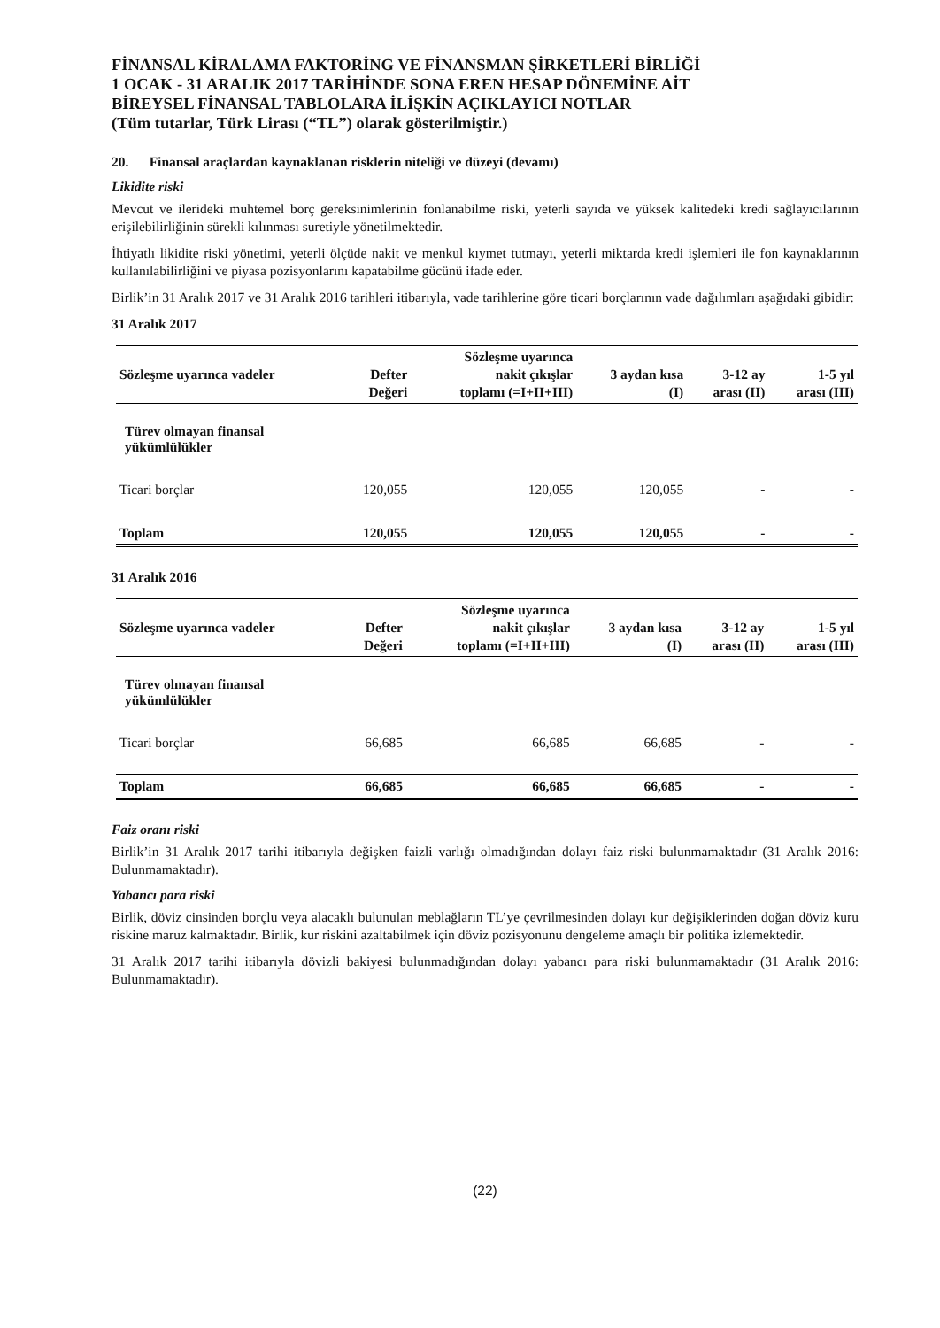FİNANSAL KİRALAMA FAKTORİNG VE FİNANSMAN ŞİRKETLERİ BİRLİĞİ
1 OCAK - 31 ARALIK 2017 TARİHİNDE SONA EREN HESAP DÖNEMİNE AİT
BİREYSEL FİNANSAL TABLOLARA İLİŞKİN AÇIKLAYICI NOTLAR
(Tüm tutarlar, Türk Lirası (“TL”) olarak gösterilmiştir.)
20. Finansal araçlardan kaynaklanan risklerin niteliği ve düzeyi (devamı)
Likidite riski
Mevcut ve ilerideki muhtemel borç gereksinimlerinin fonlanabilme riski, yeterli sayıda ve yüksek kalitedeki kredi sağlayıcılarının erişilebilirliğinin sürekli kılınması suretiyle yönetilmektedir.
İhtiyatlı likidite riski yönetimi, yeterli ölçüde nakit ve menkul kıymet tutmayı, yeterli miktarda kredi işlemleri ile fon kaynaklarının kullanılabilirliğini ve piyasa pozisyonlarını kapatabilme gücünü ifade eder.
Birlik’in 31 Aralık 2017 ve 31 Aralık 2016 tarihleri itibarıyla, vade tarihlerine göre ticari borçlarının vade dağılımları aşağıdaki gibidir:
31 Aralık 2017
| Sözleşme uyarınca vadeler | Defter Değeri | Sözleşme uyarınca nakit çıkışlar toplamı (=I+II+III) | 3 aydan kısa (I) | 3-12 ay arası (II) | 1-5 yıl arası (III) |
| --- | --- | --- | --- | --- | --- |
| Türev olmayan finansal yükümlülükler | | | | | |
| Ticari borçlar | 120,055 | 120,055 | 120,055 | - | - |
| Toplam | 120,055 | 120,055 | 120,055 | - | - |
31 Aralık 2016
| Sözleşme uyarınca vadeler | Defter Değeri | Sözleşme uyarınca nakit çıkışlar toplamı (=I+II+III) | 3 aydan kısa (I) | 3-12 ay arası (II) | 1-5 yıl arası (III) |
| --- | --- | --- | --- | --- | --- |
| Türev olmayan finansal yükümlülükler | | | | | |
| Ticari borçlar | 66,685 | 66,685 | 66,685 | - | - |
| Toplam | 66,685 | 66,685 | 66,685 | - | - |
Faiz oranı riski
Birlik’in 31 Aralık 2017 tarihi itibarıyla değişken faizli varlığı olmadığından dolayı faiz riski bulunmamaktadır (31 Aralık 2016: Bulunmamaktadır).
Yabancı para riski
Birlik, döviz cinsinden borçlu veya alacaklı bulunulan meblağların TL’ye çevrilmesinden dolayı kur değişiklerinden doğan döviz kuru riskine maruz kalmaktadır. Birlik, kur riskini azaltabilmek için döviz pozisyonunu dengeleme amaçlı bir politika izlemektedir.
31 Aralık 2017 tarihi itibarıyla dövizli bakiyesi bulunmadığından dolayı yabancı para riski bulunmamaktadır (31 Aralık 2016: Bulunmamaktadır).
(22)